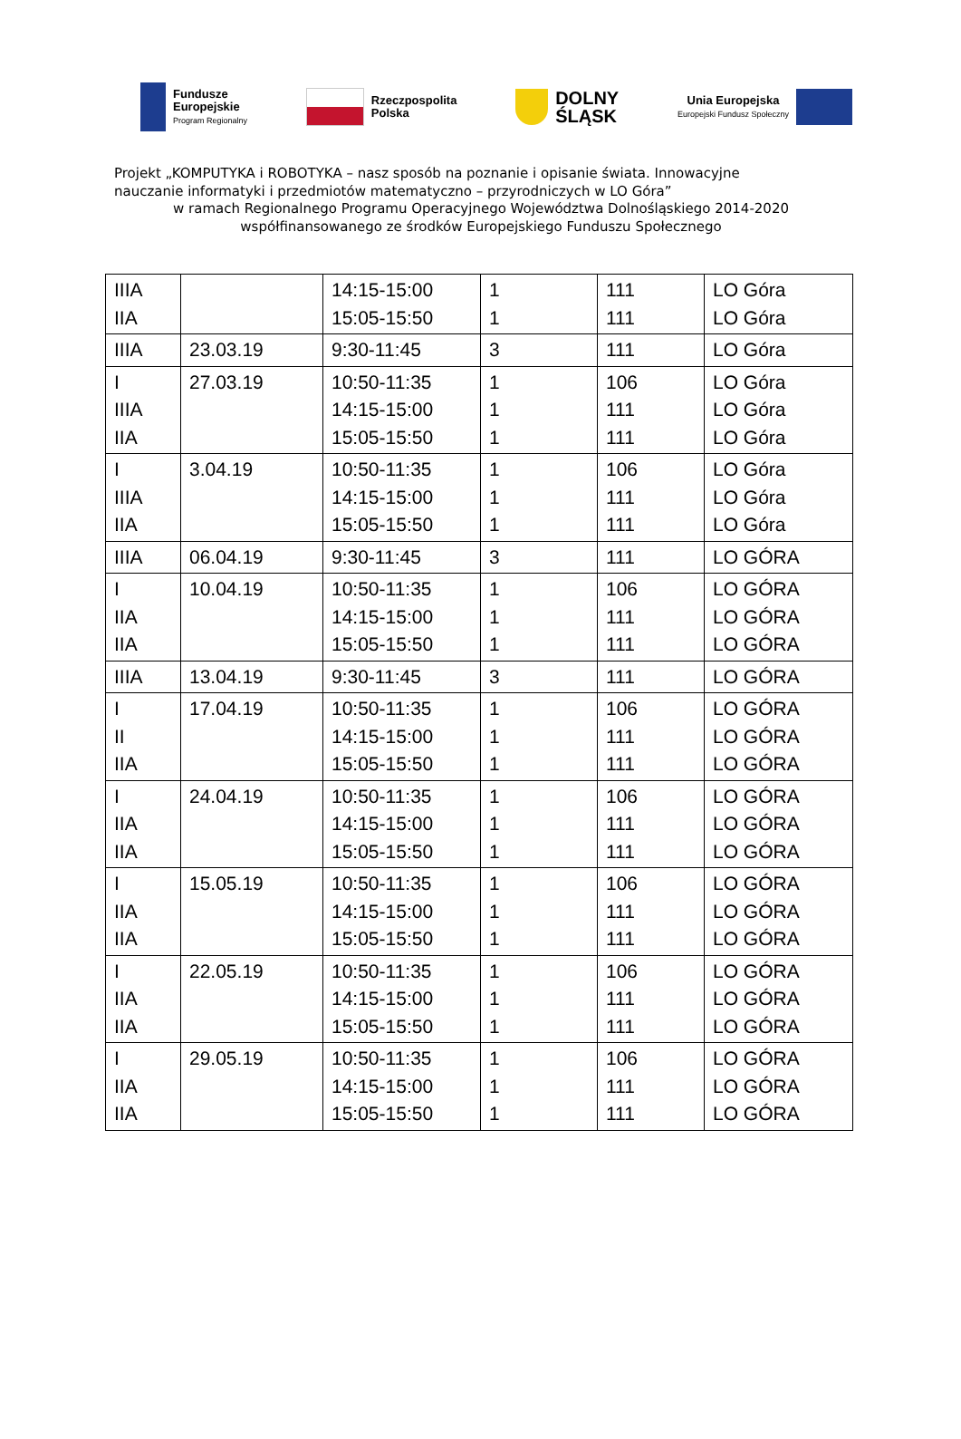Fundusze
Europejskie
Program Regionalny
Rzeczpospolita
Polska
DOLNY
ŚLĄSK
Unia Europejska
Europejski Fundusz Społeczny
Projekt „KOMPUTYKA i ROBOTYKA – nasz sposób na poznanie i opisanie świata. Innowacyjne
nauczanie informatyki i przedmiotów matematyczno – przyrodniczych w LO Góra”
w ramach Regionalnego Programu Operacyjnego Województwa Dolnośląskiego 2014-2020
współfinansowanego ze środków Europejskiego Funduszu Społecznego
| IIIA IIA | | 14:15-15:00 15:05-15:50 | 1 1 | 111 111 | LO Góra LO Góra |
| IIIA | 23.03.19 | 9:30-11:45 | 3 | 111 | LO Góra |
| I IIIA IIA | 27.03.19 | 10:50-11:35 14:15-15:00 15:05-15:50 | 1 1 1 | 106 111 111 | LO Góra LO Góra LO Góra |
| I IIIA IIA | 3.04.19 | 10:50-11:35 14:15-15:00 15:05-15:50 | 1 1 1 | 106 111 111 | LO Góra LO Góra LO Góra |
| IIIA | 06.04.19 | 9:30-11:45 | 3 | 111 | LO GÓRA |
| I IIA IIA | 10.04.19 | 10:50-11:35 14:15-15:00 15:05-15:50 | 1 1 1 | 106 111 111 | LO GÓRA LO GÓRA LO GÓRA |
| IIIA | 13.04.19 | 9:30-11:45 | 3 | 111 | LO GÓRA |
| I II IIA | 17.04.19 | 10:50-11:35 14:15-15:00 15:05-15:50 | 1 1 1 | 106 111 111 | LO GÓRA LO GÓRA LO GÓRA |
| I IIA IIA | 24.04.19 | 10:50-11:35 14:15-15:00 15:05-15:50 | 1 1 1 | 106 111 111 | LO GÓRA LO GÓRA LO GÓRA |
| I IIA IIA | 15.05.19 | 10:50-11:35 14:15-15:00 15:05-15:50 | 1 1 1 | 106 111 111 | LO GÓRA LO GÓRA LO GÓRA |
| I IIA IIA | 22.05.19 | 10:50-11:35 14:15-15:00 15:05-15:50 | 1 1 1 | 106 111 111 | LO GÓRA LO GÓRA LO GÓRA |
| I IIA IIA | 29.05.19 | 10:50-11:35 14:15-15:00 15:05-15:50 | 1 1 1 | 106 111 111 | LO GÓRA LO GÓRA LO GÓRA |